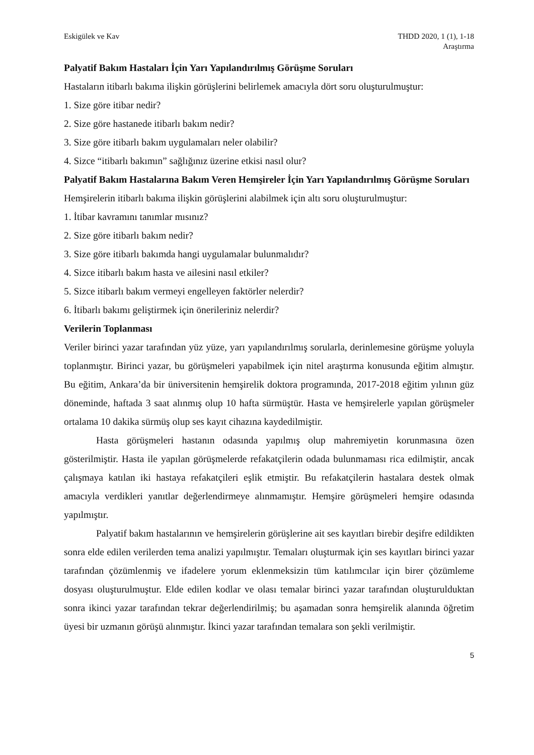Eskigülek ve Kav THDD 2020, 1 (1), 1-18
Araştırma
Palyatif Bakım Hastaları İçin Yarı Yapılandırılmış Görüşme Soruları
Hastaların itibarlı bakıma ilişkin görüşlerini belirlemek amacıyla dört soru oluşturulmuştur:
1. Size göre itibar nedir?
2. Size göre hastanede itibarlı bakım nedir?
3. Size göre itibarlı bakım uygulamaları neler olabilir?
4. Sizce “itibarlı bakımın” sağlığınız üzerine etkisi nasıl olur?
Palyatif Bakım Hastalarına Bakım Veren Hemşireler İçin Yarı Yapılandırılmış Görüşme Soruları
Hemşirelerin itibarlı bakıma ilişkin görüşlerini alabilmek için altı soru oluşturulmuştur:
1. İtibar kavramını tanımlar mısınız?
2. Size göre itibarlı bakım nedir?
3. Size göre itibarlı bakımda hangi uygulamalar bulunmalıdır?
4. Sizce itibarlı bakım hasta ve ailesini nasıl etkiler?
5. Sizce itibarlı bakım vermeyi engelleyen faktörler nelerdir?
6. İtibarlı bakımı geliştirmek için önerileriniz nelerdir?
Verilerin Toplanması
Veriler birinci yazar tarafından yüz yüze, yarı yapılandırılmış sorularla, derinlemesine görüşme yoluyla toplanmıştır. Birinci yazar, bu görüşmeleri yapabilmek için nitel araştırma konusunda eğitim almıştır. Bu eğitim, Ankara’da bir üniversitenin hemşirelik doktora programında, 2017-2018 eğitim yılının güz döneminde, haftada 3 saat alınmış olup 10 hafta sürmüştür. Hasta ve hemşirelerle yapılan görüşmeler ortalama 10 dakika sürmüş olup ses kayıt cihazına kaydedilmiştir.
Hasta görüşmeleri hastanın odasında yapılmış olup mahremiyetin korunmasına özen gösterilmiştir. Hasta ile yapılan görüşmelerde refakatçilerin odada bulunmaması rica edilmiştir, ancak çalışmaya katılan iki hastaya refakatçileri eşlik etmiştir. Bu refakatçilerin hastalara destek olmak amacıyla verdikleri yanıtlar değerlendirmeye alınmamıştır. Hemşire görüşmeleri hemşire odasında yapılmıştır.
Palyatif bakım hastalarının ve hemşirelerin görüşlerine ait ses kayıtları birebir deşifre edildikten sonra elde edilen verilerden tema analizi yapılmıştır. Temaları oluşturmak için ses kayıtları birinci yazar tarafından çözümlenmiş ve ifadelere yorum eklenmeksizin tüm katılımcılar için birer çözümleme dosyası oluşturulmuştur. Elde edilen kodlar ve olası temalar birinci yazar tarafından oluşturulduktan sonra ikinci yazar tarafından tekrar değerlendirilmiş; bu aşamadan sonra hemşirelik alanında öğretim üyesi bir uzmanın görüşü alınmıştır. İkinci yazar tarafından temalara son şekli verilmiştir.
5